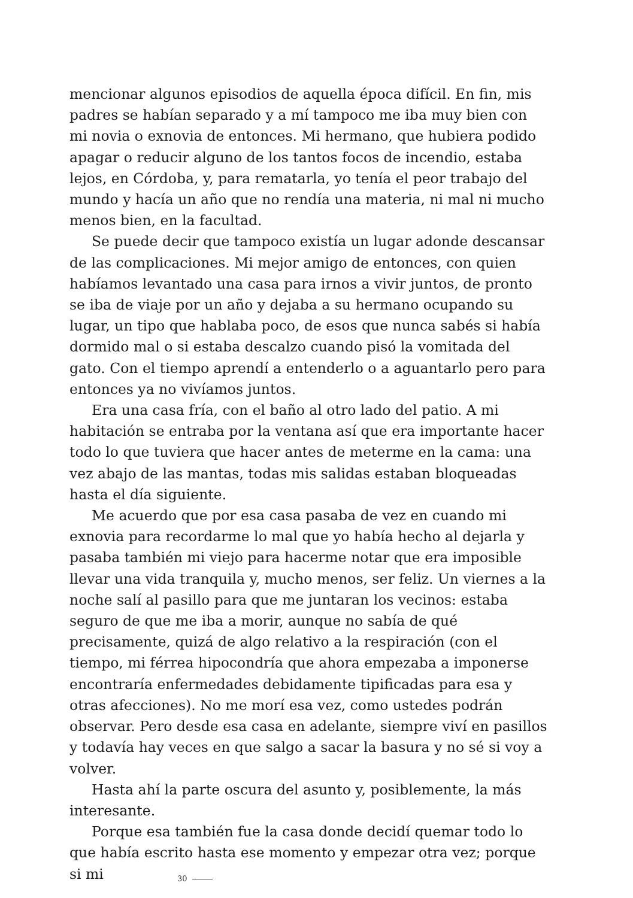mencionar algunos episodios de aquella época difícil. En fin, mis padres se habían separado y a mí tampoco me iba muy bien con mi novia o exnovia de entonces. Mi hermano, que hubiera podido apagar o reducir alguno de los tantos focos de incendio, estaba lejos, en Córdoba, y, para rematarla, yo tenía el peor trabajo del mundo y hacía un año que no rendía una materia, ni mal ni mucho menos bien, en la facultad.
Se puede decir que tampoco existía un lugar adonde descansar de las complicaciones. Mi mejor amigo de entonces, con quien habíamos levantado una casa para irnos a vivir juntos, de pronto se iba de viaje por un año y dejaba a su hermano ocupando su lugar, un tipo que hablaba poco, de esos que nunca sabés si había dormido mal o si estaba descalzo cuando pisó la vomitada del gato. Con el tiempo aprendí a entenderlo o a aguantarlo pero para entonces ya no vivíamos juntos.
Era una casa fría, con el baño al otro lado del patio. A mi habitación se entraba por la ventana así que era importante hacer todo lo que tuviera que hacer antes de meterme en la cama: una vez abajo de las mantas, todas mis salidas estaban bloqueadas hasta el día siguiente.
Me acuerdo que por esa casa pasaba de vez en cuando mi exnovia para recordarme lo mal que yo había hecho al dejarla y pasaba también mi viejo para hacerme notar que era imposible llevar una vida tranquila y, mucho menos, ser feliz. Un viernes a la noche salí al pasillo para que me juntaran los vecinos: estaba seguro de que me iba a morir, aunque no sabía de qué precisamente, quizá de algo relativo a la respiración (con el tiempo, mi férrea hipocondría que ahora empezaba a imponerse encontraría enfermedades debidamente tipificadas para esa y otras afecciones). No me morí esa vez, como ustedes podrán observar. Pero desde esa casa en adelante, siempre viví en pasillos y todavía hay veces en que salgo a sacar la basura y no sé si voy a volver.
Hasta ahí la parte oscura del asunto y, posiblemente, la más interesante.
Porque esa también fue la casa donde decidí quemar todo lo que había escrito hasta ese momento y empezar otra vez; porque si mi
30